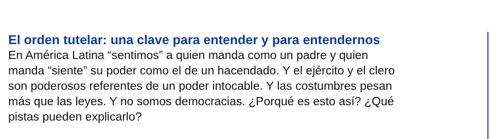El orden tutelar: una clave para entender y para entendernos
En América Latina “sentimos” a quien manda como un padre y quien
manda “siente” su poder como el de un hacendado. Y el ejército y el clero
son poderosos referentes de un poder intocable. Y las costumbres pesan
más que las leyes. Y no somos democracias. ¿Porqué es esto así? ¿Qué
pistas pueden explicarlo?